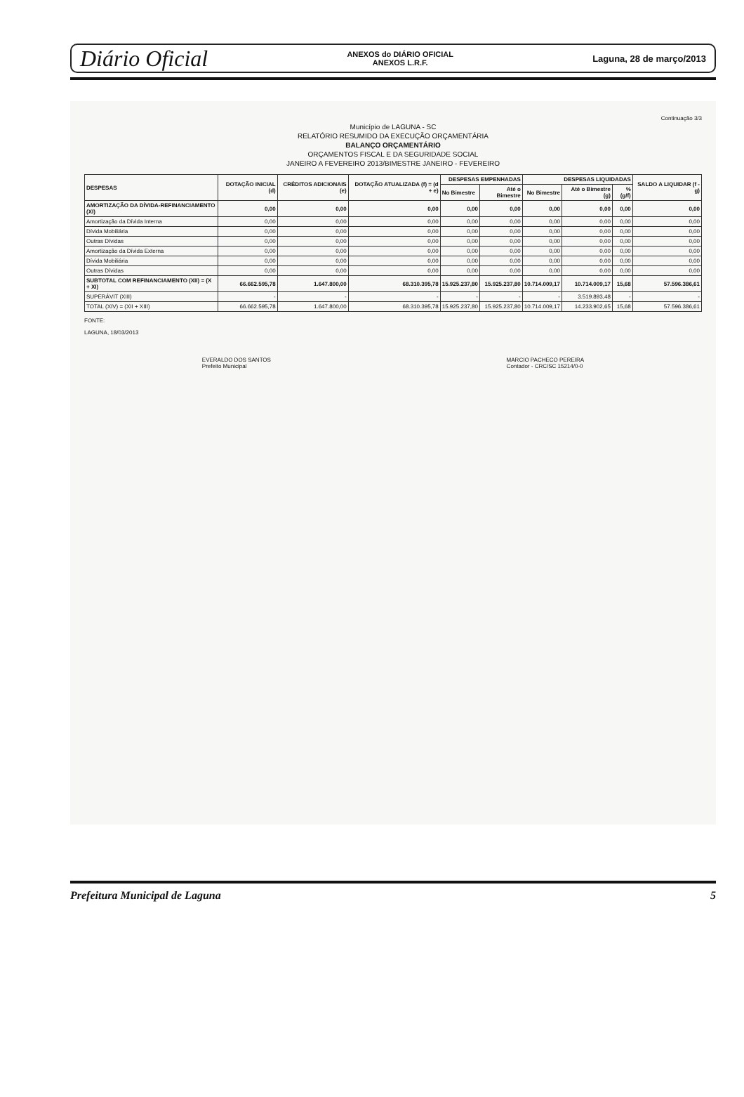Diário Oficial ANEXOS do DIÁRIO OFICIAL
ANEXOS L.R.F. Laguna, 28 de março/2013
Continuação 3/3
Município de LAGUNA - SC
RELATÓRIO RESUMIDO DA EXECUÇÃO ORÇAMENTÁRIA
BALANÇO ORÇAMENTÁRIO
ORÇAMENTOS FISCAL E DA SEGURIDADE SOCIAL
JANEIRO A FEVEREIRO 2013/BIMESTRE JANEIRO - FEVEREIRO
| DESPESAS | DOTAÇÃO INICIAL (d) | CRÉDITOS ADICIONAIS (e) | DOTAÇÃO ATUALIZADA (f) = (d + e) | DESPESAS EMPENHADAS | | DESPESAS LIQUIDADAS | | | SALDO A LIQUIDAR (f - g) |
| --- | --- | --- | --- | --- | --- | --- | --- | --- | --- |
| | | | | No Bimestre | Até o Bimestre | No Bimestre | Até o Bimestre (g) | % (g/f) | |
| AMORTIZAÇÃO DA DÍVIDA-REFINANCIAMENTO (XI) | 0,00 | 0,00 | 0,00 | 0,00 | 0,00 | 0,00 | 0,00 | 0,00 | 0,00 |
| Amortização da Dívida Interna | 0,00 | 0,00 | 0,00 | 0,00 | 0,00 | 0,00 | 0,00 | 0,00 | 0,00 |
| Dívida Mobiliária | 0,00 | 0,00 | 0,00 | 0,00 | 0,00 | 0,00 | 0,00 | 0,00 | 0,00 |
| Outras Dívidas | 0,00 | 0,00 | 0,00 | 0,00 | 0,00 | 0,00 | 0,00 | 0,00 | 0,00 |
| Amortização da Dívida Externa | 0,00 | 0,00 | 0,00 | 0,00 | 0,00 | 0,00 | 0,00 | 0,00 | 0,00 |
| Dívida Mobiliária | 0,00 | 0,00 | 0,00 | 0,00 | 0,00 | 0,00 | 0,00 | 0,00 | 0,00 |
| Outras Dívidas | 0,00 | 0,00 | 0,00 | 0,00 | 0,00 | 0,00 | 0,00 | 0,00 | 0,00 |
| SUBTOTAL COM REFINANCIAMENTO (XII) = (X + XI) | 66.662.595,78 | 1.647.800,00 | 68.310.395,78 | 15.925.237,80 | 15.925.237,80 | 10.714.009,17 | 10.714.009,17 | 15,68 | 57.596.386,61 |
| SUPERÁVIT (XIII) | - | - | - | - | - | - | 3.519.893,48 | - | - |
| TOTAL (XIV) = (XII + XIII) | 66.662.595,78 | 1.647.800,00 | 68.310.395,78 | 15.925.237,80 | 15.925.237,80 | 10.714.009,17 | 14.233.902,65 | 15,68 | 57.596.386,61 |
FONTE:
LAGUNA, 18/03/2013
EVERALDO DOS SANTOS
Prefeito Municipal
MARCIO PACHECO PEREIRA
Contador - CRC/SC 15214/0-0
Prefeitura Municipal de Laguna 5